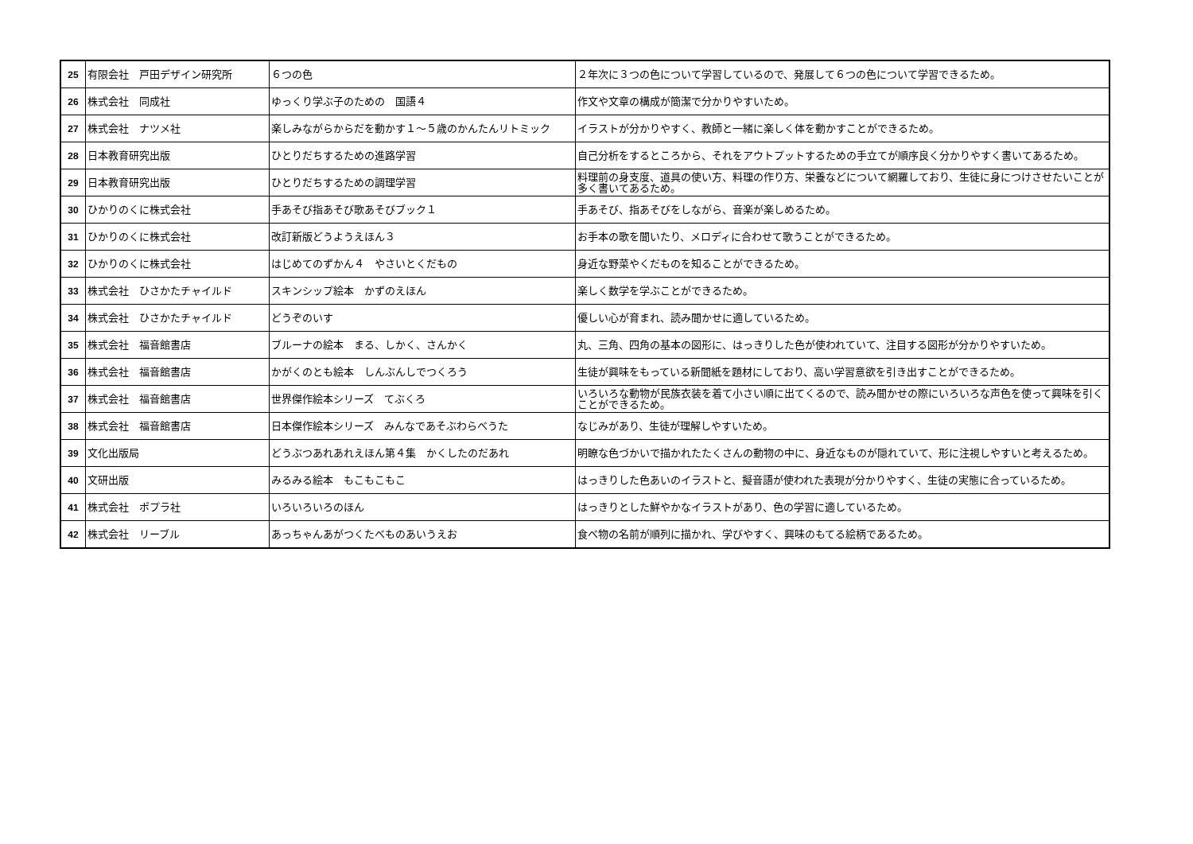| 25 | 有限会社 戸田デザイン研究所 | ６つの色 | ２年次に３つの色について学習しているので、発展して６つの色について学習できるため。 |
| 26 | 株式会社 同成社 | ゆっくり学ぶ子のための 国語４ | 作文や文章の構成が簡潔で分かりやすいため。 |
| 27 | 株式会社 ナツメ社 | 楽しみながらからだを動かす１～５歳のかんたんリトミック | イラストが分かりやすく、教師と一緒に楽しく体を動かすことができるため。 |
| 28 | 日本教育研究出版 | ひとりだちするための進路学習 | 自己分析をするところから、それをアウトプットするための手立てが順序良く分かりやすく書いてあるため。 |
| 29 | 日本教育研究出版 | ひとりだちするための調理学習 | 料理前の身支度、道具の使い方、料理の作り方、栄養などについて網羅しており、生徒に身につけさせたいことが多く書いてあるため。 |
| 30 | ひかりのくに株式会社 | 手あそび指あそび歌あそびブック１ | 手あそび、指あそびをしながら、音楽が楽しめるため。 |
| 31 | ひかりのくに株式会社 | 改訂新版どうようえほん３ | お手本の歌を聞いたり、メロディに合わせて歌うことができるため。 |
| 32 | ひかりのくに株式会社 | はじめてのずかん４ やさいとくだもの | 身近な野菜やくだものを知ることができるため。 |
| 33 | 株式会社 ひさかたチャイルド | スキンシップ絵本 かずのえほん | 楽しく数学を学ぶことができるため。 |
| 34 | 株式会社 ひさかたチャイルド | どうぞのいす | 優しい心が育まれ、読み聞かせに適しているため。 |
| 35 | 株式会社 福音館書店 | ブルーナの絵本 まる、しかく、さんかく | 丸、三角、四角の基本の図形に、はっきりした色が使われていて、注目する図形が分かりやすいため。 |
| 36 | 株式会社 福音館書店 | かがくのとも絵本 しんぶんしでつくろう | 生徒が興味をもっている新聞紙を題材にしており、高い学習意欲を引き出すことができるため。 |
| 37 | 株式会社 福音館書店 | 世界傑作絵本シリーズ てぶくろ | いろいろな動物が民族衣装を着て小さい順に出てくるので、読み聞かせの際にいろいろな声色を使って興味を引くことができるため。 |
| 38 | 株式会社 福音館書店 | 日本傑作絵本シリーズ みんなであそぶわらべうた | なじみがあり、生徒が理解しやすいため。 |
| 39 | 文化出版局 | どうぶつあれあれえほん第４集 かくしたのだあれ | 明瞭な色づかいで描かれたたくさんの動物の中に、身近なものが隠れていて、形に注視しやすいと考えるため。 |
| 40 | 文研出版 | みるみる絵本 もこもこもこ | はっきりした色あいのイラストと、擬音語が使われた表現が分かりやすく、生徒の実態に合っているため。 |
| 41 | 株式会社 ポプラ社 | いろいろいろのほん | はっきりとした鮮やかなイラストがあり、色の学習に適しているため。 |
| 42 | 株式会社 リーブル | あっちゃんあがつくたべものあいうえお | 食べ物の名前が順列に描かれ、学びやすく、興味のもてる絵柄であるため。 |